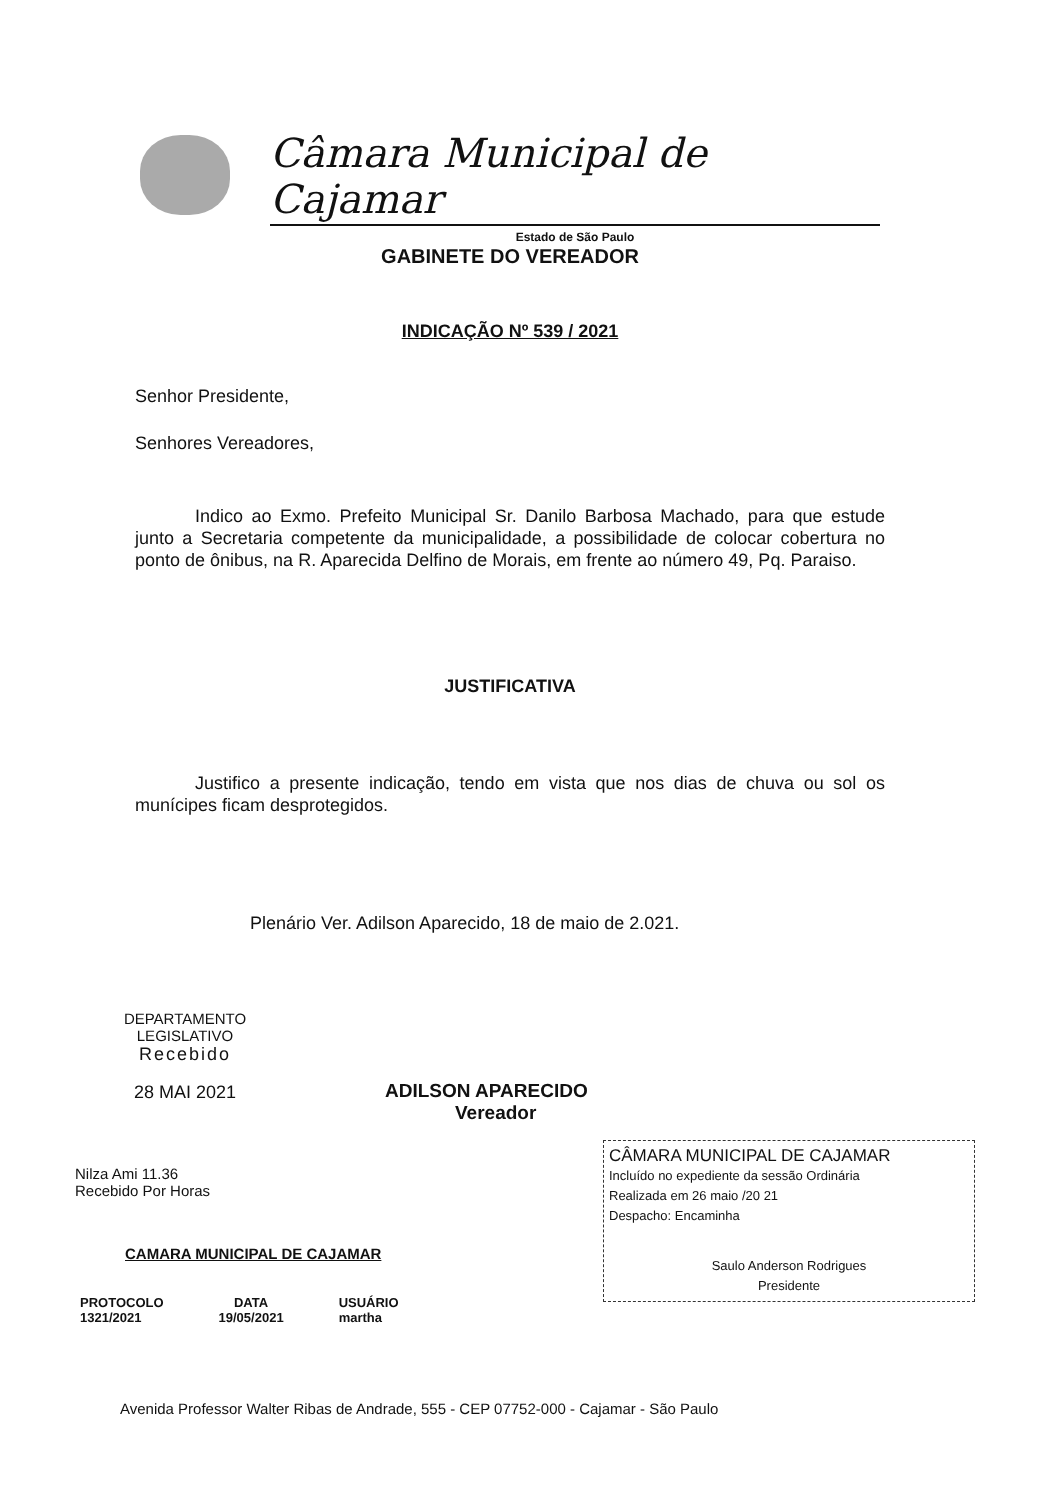Câmara Municipal de Cajamar
Estado de São Paulo
GABINETE DO VEREADOR
INDICAÇÃO Nº 539 / 2021
Senhor Presidente,
Senhores Vereadores,
Indico ao Exmo. Prefeito Municipal Sr. Danilo Barbosa Machado, para que estude junto a Secretaria competente da municipalidade, a possibilidade de colocar cobertura no ponto de ônibus, na R. Aparecida Delfino de Morais, em frente ao número 49, Pq. Paraiso.
JUSTIFICATIVA
Justifico a presente indicação, tendo em vista que nos dias de chuva ou sol os munícipes ficam desprotegidos.
Plenário Ver. Adilson Aparecido, 18 de maio de 2.021.
DEPARTAMENTO
LEGISLATIVO
Recebido
28 MAI 2021
ADILSON APARECIDO
Vereador
Nilza Ami 11.36
Recebido Por Horas
CAMARA MUNICIPAL DE CAJAMAR
PROTOCOLO
1321/2021
DATA
19/05/2021
USUÁRIO
martha
CÂMARA MUNICIPAL DE CAJAMAR
Incluído no expediente da sessão Ordinária
Realizada em 26 maio /20 21
Despacho: Encaminha
Saulo Anderson Rodrigues
Presidente
Avenida Professor Walter Ribas de Andrade, 555 - CEP 07752-000 - Cajamar - São Paulo